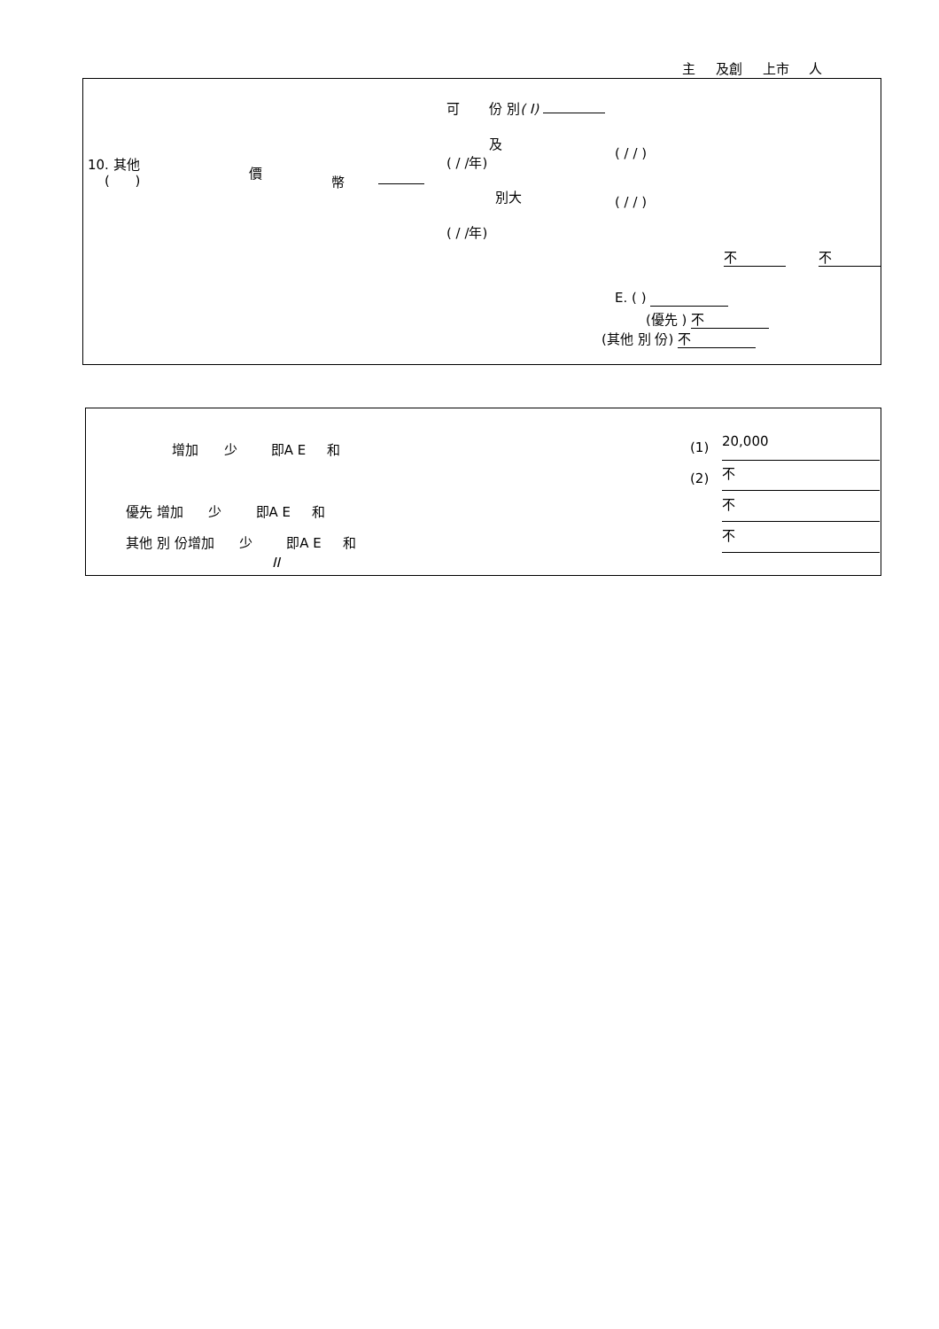主 及創 上市 人
可 份 別( I)
10. 其他
( )
價
幣
及
( / /年)
( / / )
別大 ( / / )
( / /年)
不 不
E. ( )
(優先 ) 不
(其他 別 份) 不
增加 少 即A E 和 (1) 20,000
(2) 不
優先 增加 少 即A E 和 不
其他 別 份增加 少 即A E 和 不
II